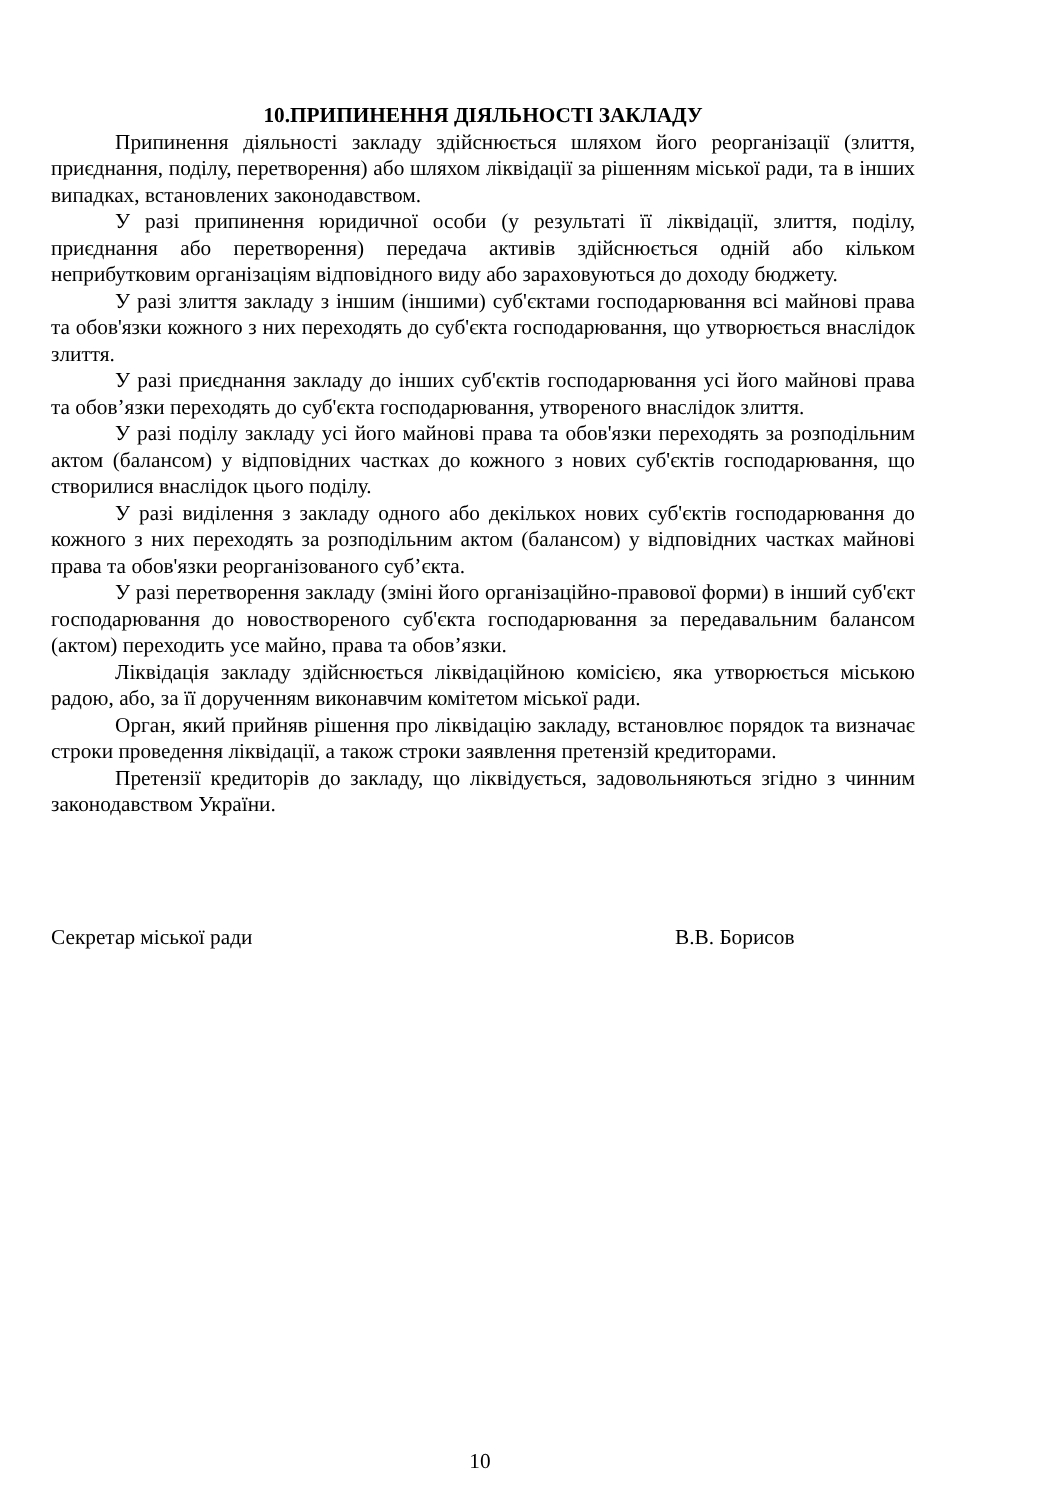10.ПРИПИНЕННЯ ДІЯЛЬНОСТІ ЗАКЛАДУ
Припинення діяльності закладу здійснюється шляхом його реорганізації (злиття, приєднання, поділу, перетворення) або шляхом ліквідації за рішенням міської ради, та в інших випадках, встановлених законодавством.
У разі припинення юридичної особи (у результаті її ліквідації, злиття, поділу, приєднання або перетворення) передача активів здійснюється одній або кільком неприбутковим організаціям відповідного виду або зараховуються до доходу бюджету.
У разі злиття закладу з іншим (іншими) суб'єктами господарювання всі майнові права та обов'язки кожного з них переходять до суб'єкта господарювання, що утворюється внаслідок злиття.
У разі приєднання закладу до інших суб'єктів господарювання усі його майнові права та обов’язки переходять до суб'єкта господарювання, утвореного внаслідок злиття.
У разі поділу закладу усі його майнові права та обов'язки переходять за розподільним актом (балансом) у відповідних частках до кожного з нових суб'єктів господарювання, що створилися внаслідок цього поділу.
У разі виділення з закладу одного або декількох нових суб'єктів господарювання до кожного з них переходять за розподільним актом (балансом) у відповідних частках майнові права та обов'язки реорганізованого суб’єкта.
У разі перетворення закладу (зміні його організаційно-правової форми) в інший суб'єкт господарювання до новоствореного суб'єкта господарювання за передавальним балансом (актом) переходить усе майно, права та обов’язки.
Ліквідація закладу здійснюється ліквідаційною комісією, яка утворюється міською радою, або, за її дорученням виконавчим комітетом міської ради.
Орган, який прийняв рішення про ліквідацію закладу, встановлює порядок та визначає строки проведення ліквідації, а також строки заявлення претензій кредиторами.
Претензії кредиторів до закладу, що ліквідується, задовольняються згідно з чинним законодавством України.
Секретар міської ради В.В. Борисов
10